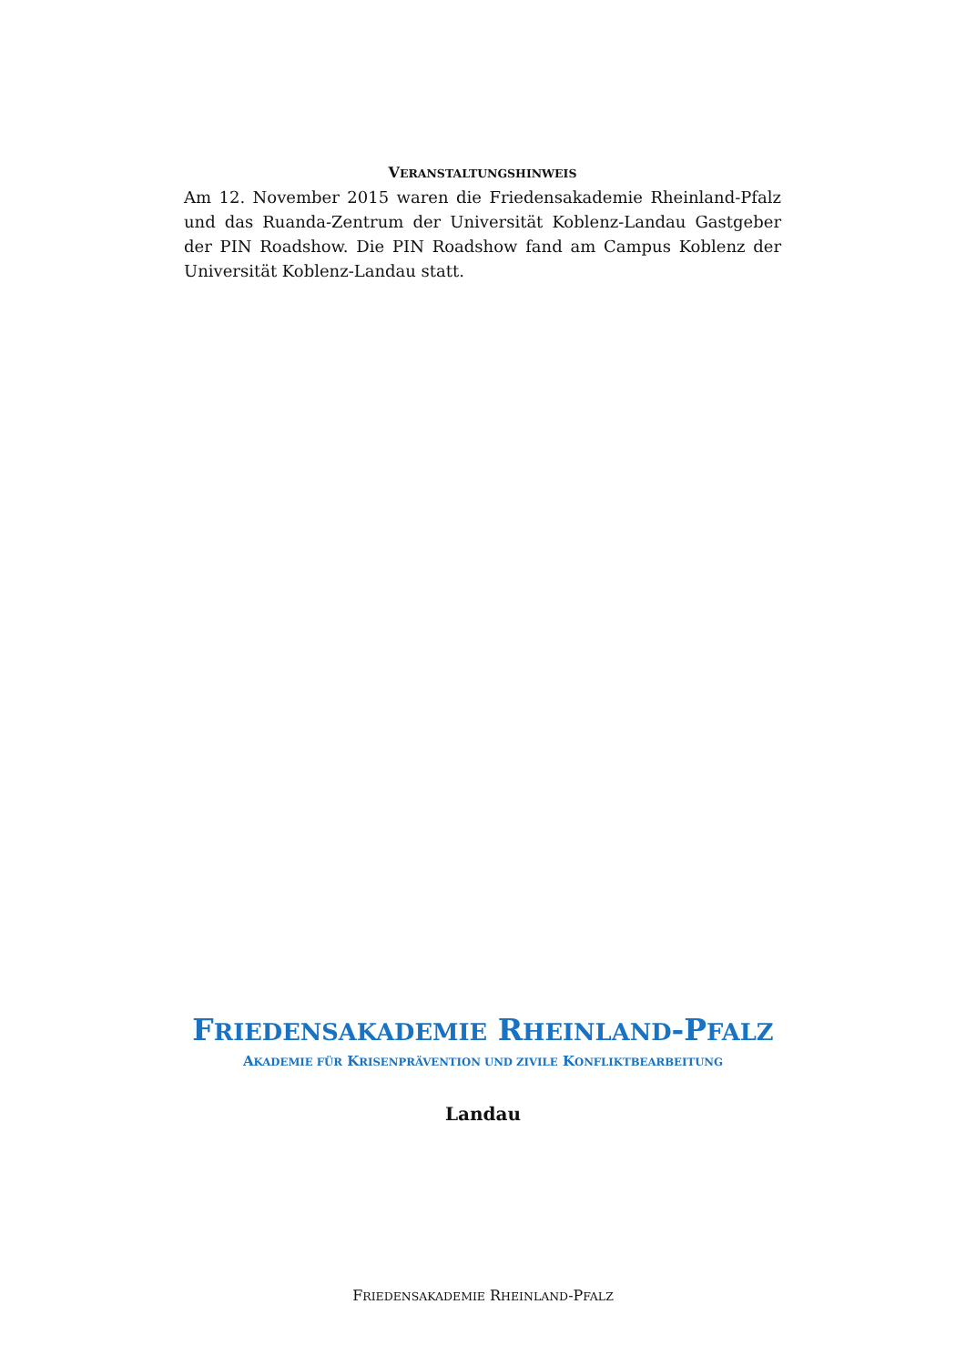VERANSTALTUNGSHINWEIS
Am 12. November 2015 waren die Friedensakademie Rheinland-Pfalz und das Ruanda-Zentrum der Universität Koblenz-Landau Gastgeber der PIN Roadshow. Die PIN Roadshow fand am Campus Koblenz der Universität Koblenz-Landau statt.
FRIEDENSAKADEMIE RHEINLAND-PFALZ
AKADEMIE FÜR KRISENPRÄVENTION UND ZIVILE KONFLIKTBEARBEITUNG
Landau
FRIEDENSAKADEMIE RHEINLAND-PFALZ